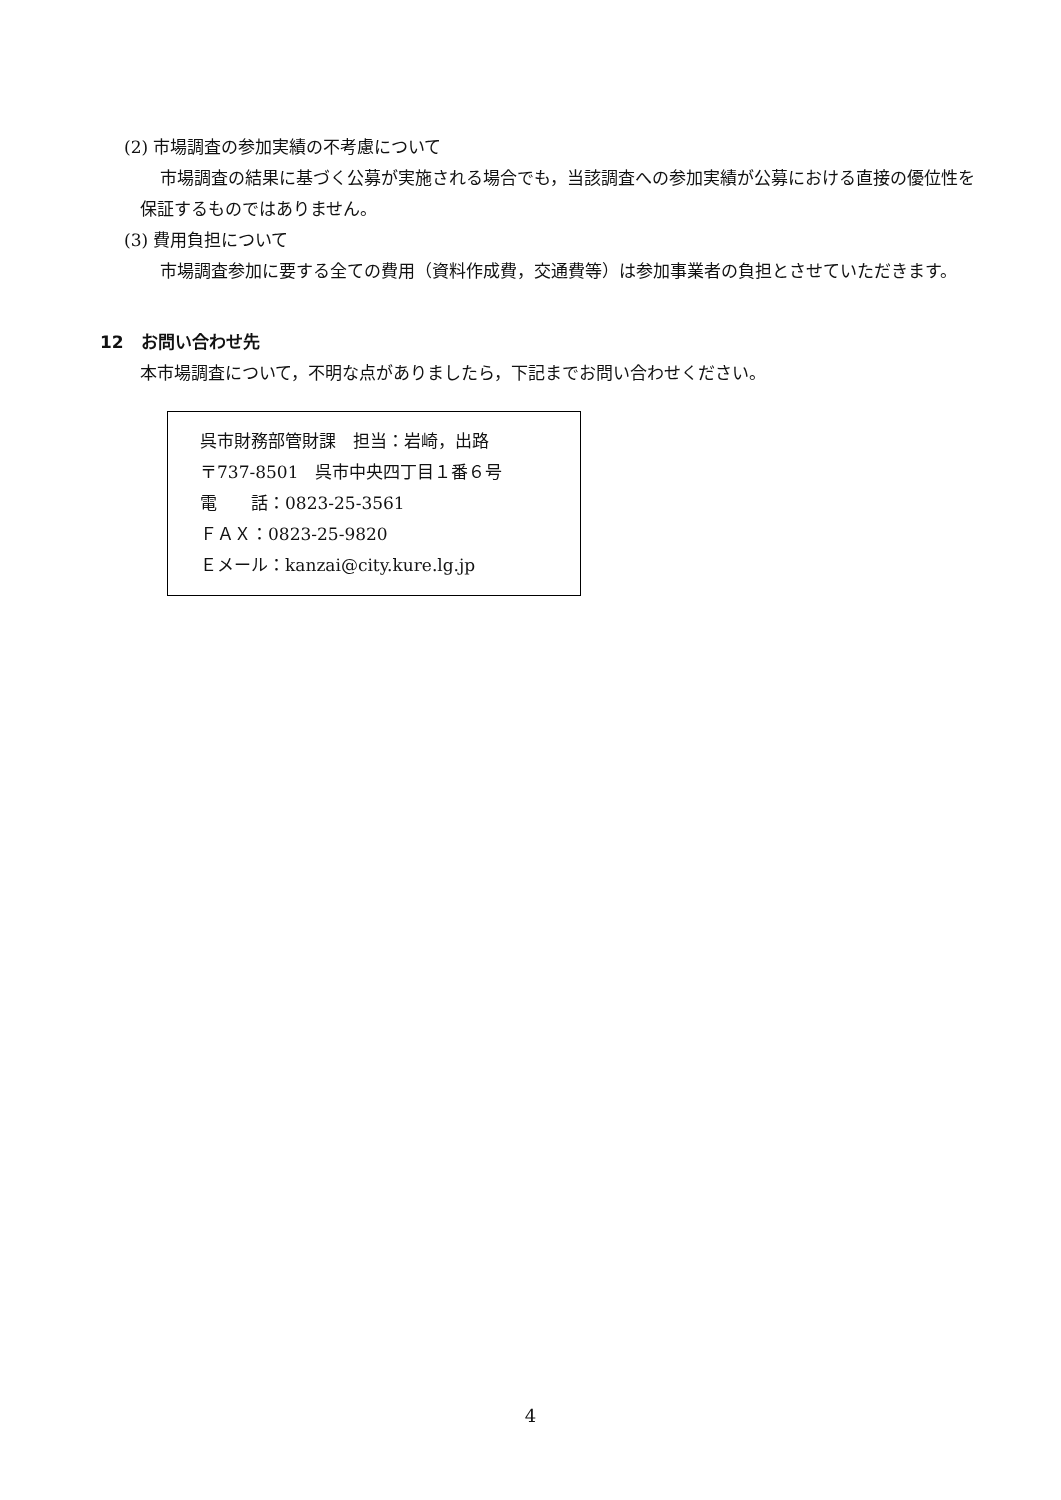(2) 市場調査の参加実績の不考慮について
市場調査の結果に基づく公募が実施される場合でも，当該調査への参加実績が公募における直接の優位性を保証するものではありません。
(3) 費用負担について
市場調査参加に要する全ての費用（資料作成費，交通費等）は参加事業者の負担とさせていただきます。
12　お問い合わせ先
本市場調査について，不明な点がありましたら，下記までお問い合わせください。
呉市財務部管財課　担当：岩崎，出路
〒737-8501　呉市中央四丁目１番６号
電　　話：0823-25-3561
ＦＡＸ：0823-25-9820
Ｅメール：kanzai@city.kure.lg.jp
4